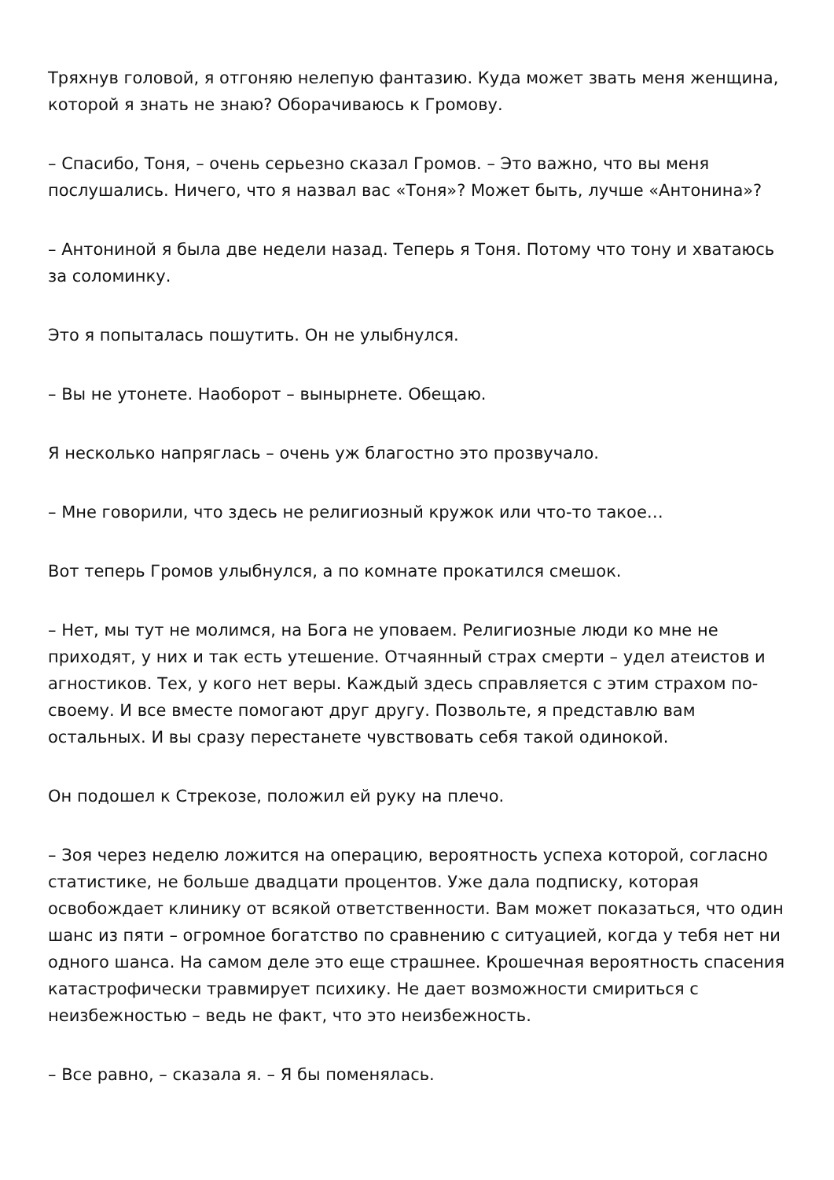Тряхнув головой, я отгоняю нелепую фантазию. Куда может звать меня женщина, которой я знать не знаю? Оборачиваюсь к Громову.
– Спасибо, Тоня, – очень серьезно сказал Громов. – Это важно, что вы меня послушались. Ничего, что я назвал вас «Тоня»? Может быть, лучше «Антонина»?
– Антониной я была две недели назад. Теперь я Тоня. Потому что тону и хватаюсь за соломинку.
Это я попыталась пошутить. Он не улыбнулся.
– Вы не утонете. Наоборот – вынырнете. Обещаю.
Я несколько напряглась – очень уж благостно это прозвучало.
– Мне говорили, что здесь не религиозный кружок или что-то такое…
Вот теперь Громов улыбнулся, а по комнате прокатился смешок.
– Нет, мы тут не молимся, на Бога не уповаем. Религиозные люди ко мне не приходят, у них и так есть утешение. Отчаянный страх смерти – удел атеистов и агностиков. Тех, у кого нет веры. Каждый здесь справляется с этим страхом по-своему. И все вместе помогают друг другу. Позвольте, я представлю вам остальных. И вы сразу перестанете чувствовать себя такой одинокой.
Он подошел к Стрекозе, положил ей руку на плечо.
– Зоя через неделю ложится на операцию, вероятность успеха которой, согласно статистике, не больше двадцати процентов. Уже дала подписку, которая освобождает клинику от всякой ответственности. Вам может показаться, что один шанс из пяти – огромное богатство по сравнению с ситуацией, когда у тебя нет ни одного шанса. На самом деле это еще страшнее. Крошечная вероятность спасения катастрофически травмирует психику. Не дает возможности смириться с неизбежностью – ведь не факт, что это неизбежность.
– Все равно, – сказала я. – Я бы поменялась.